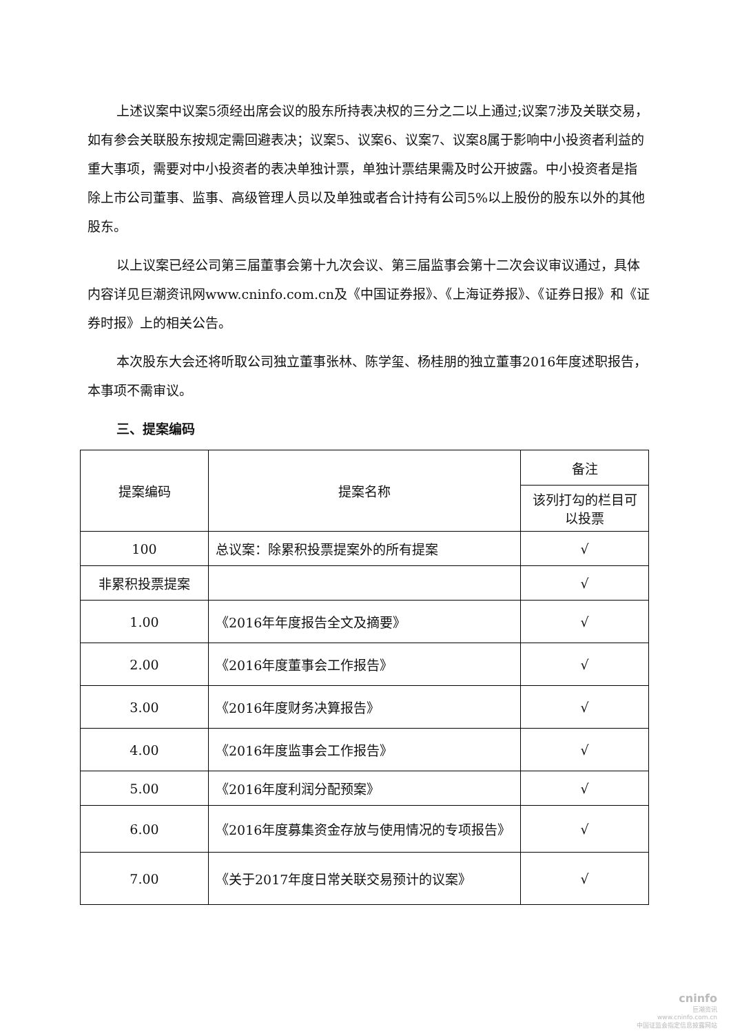上述议案中议案5须经出席会议的股东所持表决权的三分之二以上通过;议案7涉及关联交易，如有参会关联股东按规定需回避表决；议案5、议案6、议案7、议案8属于影响中小投资者利益的重大事项，需要对中小投资者的表决单独计票，单独计票结果需及时公开披露。中小投资者是指除上市公司董事、监事、高级管理人员以及单独或者合计持有公司5%以上股份的股东以外的其他股东。
以上议案已经公司第三届董事会第十九次会议、第三届监事会第十二次会议审议通过，具体内容详见巨潮资讯网www.cninfo.com.cn及《中国证券报》、《上海证券报》、《证券日报》和《证券时报》上的相关公告。
本次股东大会还将听取公司独立董事张林、陈学玺、杨桂朋的独立董事2016年度述职报告，本事项不需审议。
三、提案编码
| 提案编码 | 提案名称 | 备注 |
| | | 该列打勾的栏目可以投票 |
| 100 | 总议案：除累积投票提案外的所有提案 | √ |
| 非累积投票提案 | | √ |
| 1.00 | 《2016年年度报告全文及摘要》 | √ |
| 2.00 | 《2016年度董事会工作报告》 | √ |
| 3.00 | 《2016年度财务决算报告》 | √ |
| 4.00 | 《2016年度监事会工作报告》 | √ |
| 5.00 | 《2016年度利润分配预案》 | √ |
| 6.00 | 《2016年度募集资金存放与使用情况的专项报告》 | √ |
| 7.00 | 《关于2017年度日常关联交易预计的议案》 | √ |
cninfo
巨潮资讯
www.cninfo.com.cn
中国证监会指定信息披露网站